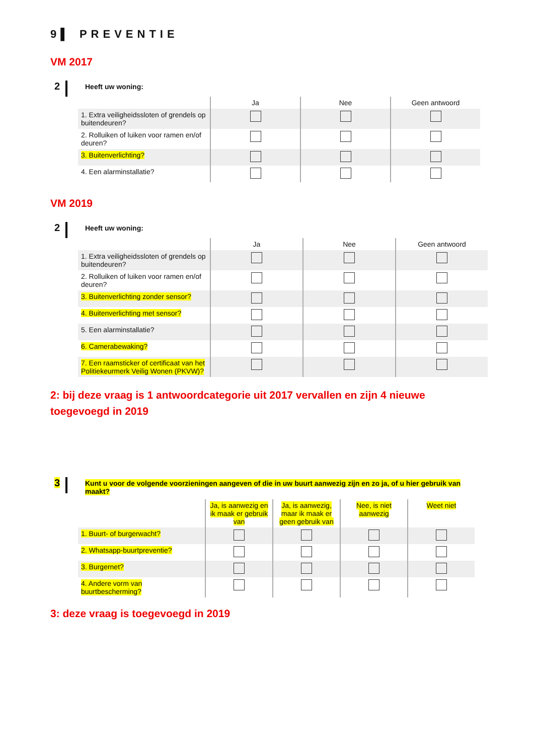9▌ PREVENTIE
VM 2017
2
Heeft uw woning:
| | Ja | Nee | Geen antwoord |
| --- | --- | --- | --- |
| 1. Extra veiligheidssloten of grendels op buitendeuren? | | | |
| 2. Rolluiken of luiken voor ramen en/of deuren? | | | |
| 3. Buitenverlichting? | | | |
| 4. Een alarminstallatie? | | | |
VM 2019
2
Heeft uw woning:
| | Ja | Nee | Geen antwoord |
| --- | --- | --- | --- |
| 1. Extra veiligheidssloten of grendels op buitendeuren? | | | |
| 2. Rolluiken of luiken voor ramen en/of deuren? | | | |
| 3. Buitenverlichting zonder sensor? | | | |
| 4. Buitenverlichting met sensor? | | | |
| 5. Een alarminstallatie? | | | |
| 6. Camerabewaking? | | | |
| 7. Een raamsticker of certificaat van het Politiekeurmerk Veilig Wonen (PKVW)? | | | |
2: bij deze vraag is 1 antwoordcategorie uit 2017 vervallen en zijn 4 nieuwe toegevoegd in 2019
3
Kunt u voor de volgende voorzieningen aangeven of die in uw buurt aanwezig zijn en zo ja, of u hier gebruik van maakt?
| | Ja, is aanwezig en ik maak er gebruik van | Ja, is aanwezig, maar ik maak er geen gebruik van | Nee, is niet aanwezig | Weet niet |
| --- | --- | --- | --- | --- |
| 1. Buurt- of burgerwacht? | | | | |
| 2. Whatsapp-buurtpreventie? | | | | |
| 3. Burgernet? | | | | |
| 4. Andere vorm van buurtbescherming? | | | | |
3: deze vraag is toegevoegd in 2019